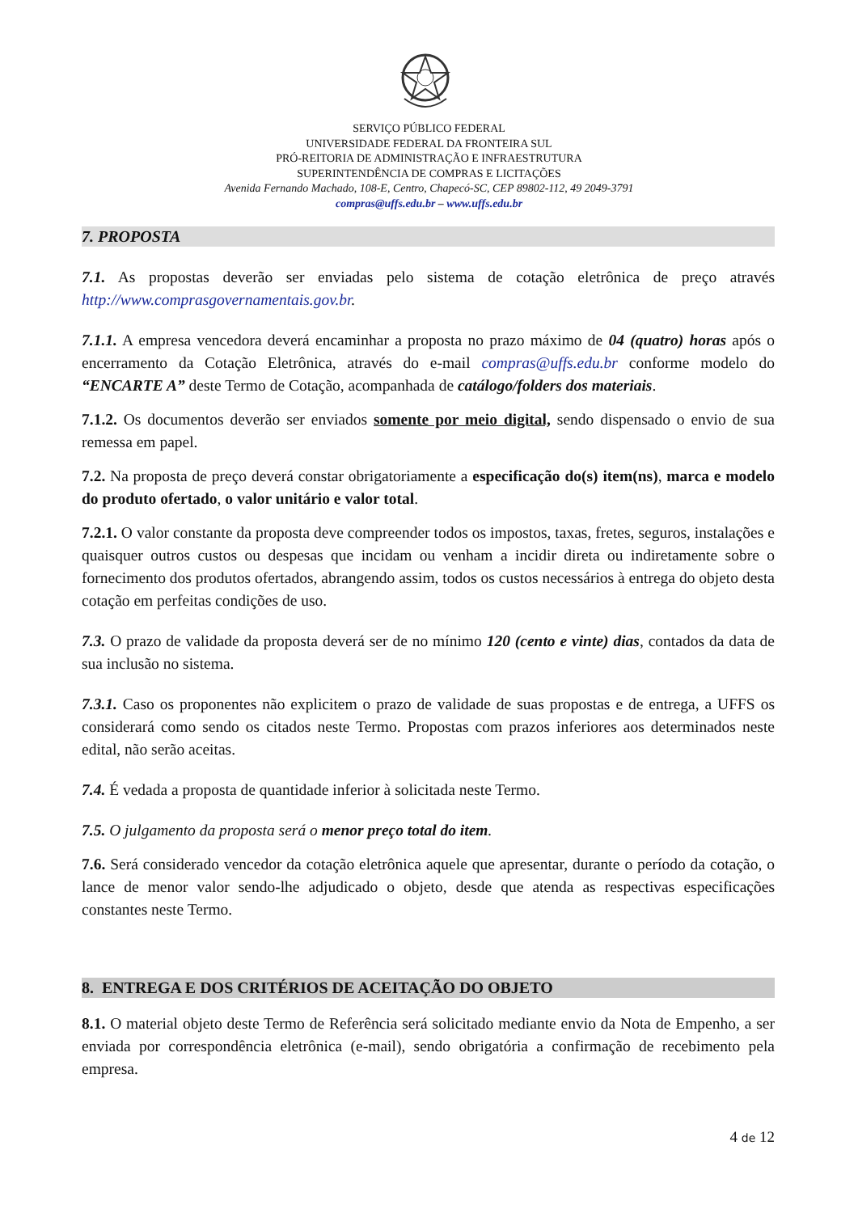SERVIÇO PÚBLICO FEDERAL
UNIVERSIDADE FEDERAL DA FRONTEIRA SUL
PRÓ-REITORIA DE ADMINISTRAÇÃO E INFRAESTRUTURA
SUPERINTENDÊNCIA DE COMPRAS E LICITAÇÕES
Avenida Fernando Machado, 108-E, Centro, Chapecó-SC, CEP 89802-112, 49 2049-3791
compras@uffs.edu.br – www.uffs.edu.br
7. PROPOSTA
7.1. As propostas deverão ser enviadas pelo sistema de cotação eletrônica de preço através http://www.comprasgovernamentais.gov.br.
7.1.1. A empresa vencedora deverá encaminhar a proposta no prazo máximo de 04 (quatro) horas após o encerramento da Cotação Eletrônica, através do e-mail compras@uffs.edu.br conforme modelo do “ENCARTE A” deste Termo de Cotação, acompanhada de catálogo/folders dos materiais.
7.1.2. Os documentos deverão ser enviados somente por meio digital, sendo dispensado o envio de sua remessa em papel.
7.2. Na proposta de preço deverá constar obrigatoriamente a especificação do(s) item(ns), marca e modelo do produto ofertado, o valor unitário e valor total.
7.2.1. O valor constante da proposta deve compreender todos os impostos, taxas, fretes, seguros, instalações e quaisquer outros custos ou despesas que incidam ou venham a incidir direta ou indiretamente sobre o fornecimento dos produtos ofertados, abrangendo assim, todos os custos necessários à entrega do objeto desta cotação em perfeitas condições de uso.
7.3. O prazo de validade da proposta deverá ser de no mínimo 120 (cento e vinte) dias, contados da data de sua inclusão no sistema.
7.3.1. Caso os proponentes não explicitem o prazo de validade de suas propostas e de entrega, a UFFS os considerará como sendo os citados neste Termo. Propostas com prazos inferiores aos determinados neste edital, não serão aceitas.
7.4. É vedada a proposta de quantidade inferior à solicitada neste Termo.
7.5. O julgamento da proposta será o menor preço total do item.
7.6. Será considerado vencedor da cotação eletrônica aquele que apresentar, durante o período da cotação, o lance de menor valor sendo-lhe adjudicado o objeto, desde que atenda as respectivas especificações constantes neste Termo.
8. ENTREGA E DOS CRITÉRIOS DE ACEITAÇÃO DO OBJETO
8.1. O material objeto deste Termo de Referência será solicitado mediante envio da Nota de Empenho, a ser enviada por correspondência eletrônica (e-mail), sendo obrigatória a confirmação de recebimento pela empresa.
4 de 12